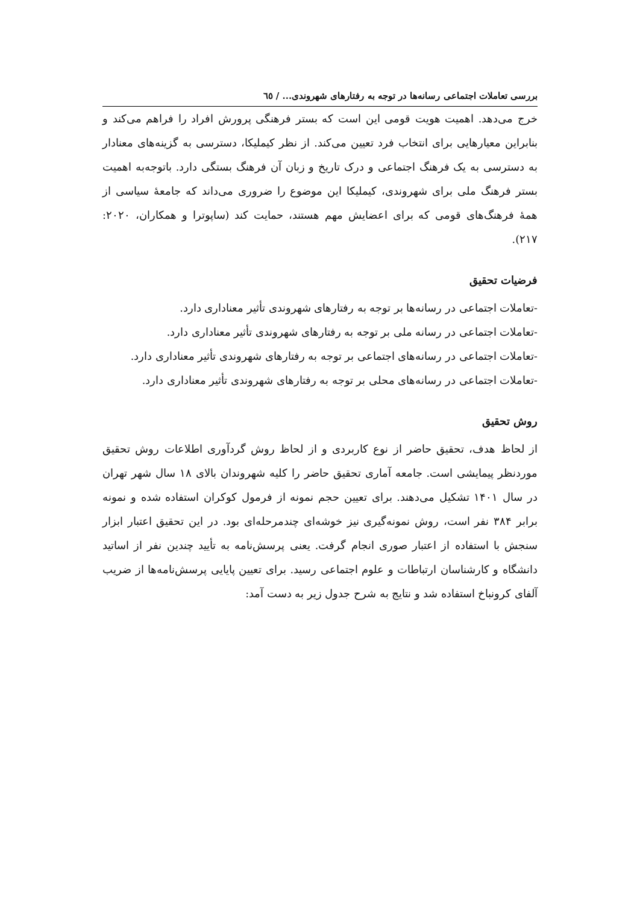بررسی تعاملات اجتماعی رسانه‌ها در توجه به رفتارهای شهروندی... / ٦٥
خرج می‌دهد. اهمیت هویت قومی این است که بستر فرهنگی پرورش افراد را فراهم می‌کند و بنابراین معیارهایی برای انتخاب فرد تعیین می‌کند. از نظر کیملیکا، دسترسی به گزینه‌های معنادار به دسترسی به یک فرهنگ اجتماعی و درک تاریخ و زبان آن فرهنگ بستگی دارد. باتوجه‌به اهمیت بستر فرهنگ ملی برای شهروندی، کیملیکا این موضوع را ضروری می‌داند که جامعهٔ سیاسی از همهٔ فرهنگ‌های قومی که برای اعضایش مهم هستند، حمایت کند (ساپوترا و همکاران، ۲۰۲۰: ۲۱۷).
فرضیات تحقیق
-تعاملات اجتماعی در رسانه‌ها بر توجه به رفتارهای شهروندی تأثیر معناداری دارد.
-تعاملات اجتماعی در رسانه ملی بر توجه به رفتارهای شهروندی تأثیر معناداری دارد.
-تعاملات اجتماعی در رسانه‌های اجتماعی بر توجه به رفتارهای شهروندی تأثیر معناداری دارد.
-تعاملات اجتماعی در رسانه‌های محلی بر توجه به رفتارهای شهروندی تأثیر معناداری دارد.
روش تحقیق
از لحاظ هدف، تحقیق حاضر از نوع کاربردی و از لحاظ روش گردآوری اطلاعات روش تحقیق موردنظر پیمایشی است. جامعه آماری تحقیق حاضر را کلیه شهروندان بالای ۱۸ سال شهر تهران در سال ۱۴۰۱ تشکیل می‌دهند. برای تعیین حجم نمونه از فرمول کوکران استفاده شده و نمونه برابر ۳۸۴ نفر است، روش نمونه‌گیری نیز خوشه‌ای چندمرحله‌ای بود. در این تحقیق اعتبار ابزار سنجش با استفاده از اعتبار صوری انجام گرفت. یعنی پرسش‌نامه به تأیید چندین نفر از اساتید دانشگاه و کارشناسان ارتباطات و علوم اجتماعی رسید. برای تعیین پایایی پرسش‌نامه‌ها از ضریب آلفای کرونباخ استفاده شد و نتایج به شرح جدول زیر به دست آمد: